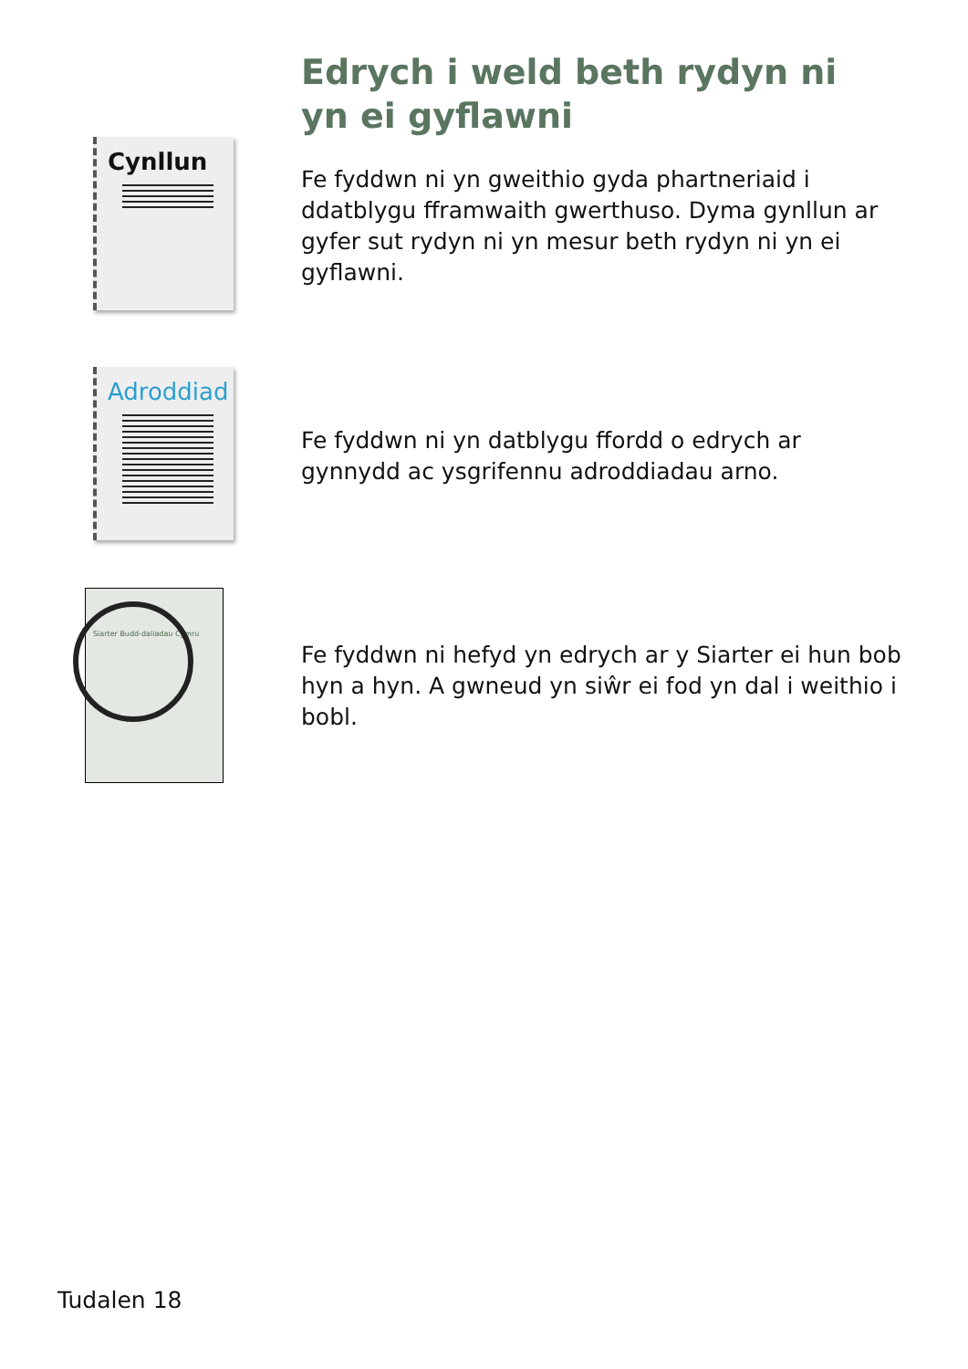Edrych i weld beth rydyn ni yn ei gyflawni
Cynllun
Fe fyddwn ni yn gweithio gyda phartneriaid i ddatblygu fframwaith gwerthuso. Dyma gynllun ar gyfer sut rydyn ni yn mesur beth rydyn ni yn ei gyflawni.
Adroddiad
Fe fyddwn ni yn datblygu ffordd o edrych ar gynnydd ac ysgrifennu adroddiadau arno.
Siarter Budd-daliadau Cymru
Fe fyddwn ni hefyd yn edrych ar y Siarter ei hun bob hyn a hyn. A gwneud yn siŵr ei fod yn dal i weithio i bobl.
Tudalen 18